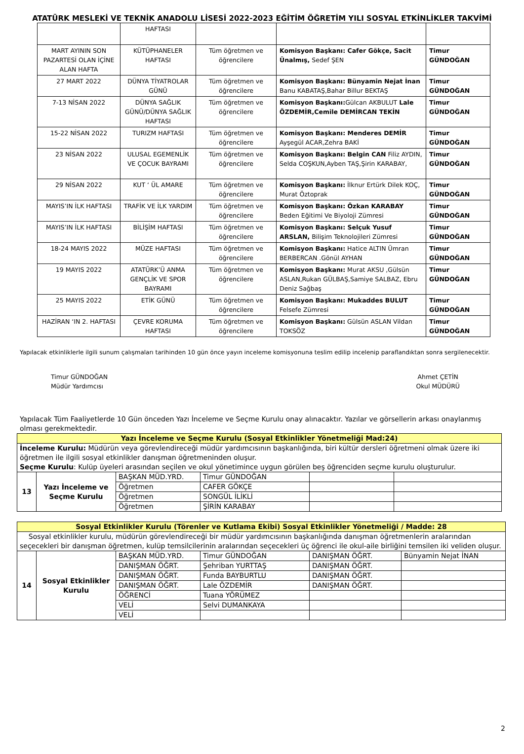ATATÜRK MESLEKİ VE TEKNİK ANADOLU LİSESİ 2022-2023 EĞİTİM ÖĞRETİM YILI SOSYAL ETKİNLİKLER TAKVİMİ
| | HAFTASI | | | |
| MART AYININ SON PAZARTESİ OLAN İÇİNE ALAN HAFTA | KÜTÜPHANELER HAFTASI | Tüm öğretmen ve öğrencilere | Komisyon Başkanı: Cafer Gökçe, Sacit Ünalmış, Sedef ŞEN | Timur GÜNDOĞAN |
| 27 MART 2022 | DÜNYA TİYATROLAR GÜNÜ | Tüm öğretmen ve öğrencilere | Komisyon Başkanı: Bünyamin Nejat İnan Banu KABATAŞ,Bahar Billur BEKTAŞ | Timur GÜNDOĞAN |
| 7-13 NİSAN 2022 | DÜNYA SAĞLIK GÜNÜ/DÜNYA SAĞLIK HAFTASI | Tüm öğretmen ve öğrencilere | Komisyon Başkanı: Gülcan AKBULUT Lale ÖZDEMİR,Cemile DEMİRCAN TEKİN | Timur GÜNDOĞAN |
| 15-22 NİSAN 2022 | TURIZM HAFTASI | Tüm öğretmen ve öğrencilere | Komisyon Başkanı: Menderes DEMİR Ayşegül ACAR,Zehra BAKİ | Timur GÜNDOĞAN |
| 23 NİSAN 2022 | ULUSAL EGEMENLİK VE ÇOCUK BAYRAMI | Tüm öğretmen ve öğrencilere | Komisyon Başkanı: Belgin CAN Filiz AYDIN, Selda COŞKUN,Ayben TAŞ,Şirin KARABAY, | Timur GÜNDOĞAN |
| 29 NİSAN 2022 | KUT ‘ ÜL AMARE | Tüm öğretmen ve öğrencilere | Komisyon Başkanı: İlknur Ertürk Dilek KOÇ, Murat Öztoprak | Timur GÜNDOĞAN |
| MAYIS’IN İLK HAFTASI | TRAFİK VE İLK YARDIM | Tüm öğretmen ve öğrencilere | Komisyon Başkanı: Özkan KARABAY Beden Eğitimi Ve Biyoloji Zümresi | Timur GÜNDOĞAN |
| MAYIS’IN İLK HAFTASI | BİLİŞİM HAFTASI | Tüm öğretmen ve öğrencilere | Komisyon Başkanı: Selçuk Yusuf ARSLAN, Bilişim Teknolojileri Zümresi | Timur GÜNDOĞAN |
| 18-24 MAYIS 2022 | MÜZE HAFTASI | Tüm öğretmen ve öğrencilere | Komisyon Başkanı: Hatice ALTIN Ümran BERBERCAN .Gönül AYHAN | Timur GÜNDOĞAN |
| 19 MAYIS 2022 | ATATÜRK’Ü ANMA GENÇLİK VE SPOR BAYRAMI | Tüm öğretmen ve öğrencilere | Komisyon Başkanı: Murat AKSU ,Gülsün ASLAN,Rukan GÜLBAŞ,Samiye SALBAZ, Ebru Deniz Sağbaş | Timur GÜNDOĞAN |
| 25 MAYIS 2022 | ETİK GÜNÜ | Tüm öğretmen ve öğrencilere | Komisyon Başkanı: Mukaddes BULUT Felsefe Zümresi | Timur GÜNDOĞAN |
| HAZİRAN ‘IN 2. HAFTASI | ÇEVRE KORUMA HAFTASI | Tüm öğretmen ve öğrencilere | Komisyon Başkanı: Gülsün ASLAN Vildan TOKSÖZ | Timur GÜNDOĞAN |
Yapılacak etkinliklerle ilgili sunum çalışmaları tarihinden 10 gün önce yayın inceleme komisyonuna teslim edilip incelenip paraflandıktan sonra sergilenecektir.
Timur GÜNDOĞAN
Müdür Yardımcısı
Ahmet ÇETİN
Okul MÜDÜRÜ
Yapılacak Tüm Faaliyetlerde 10 Gün önceden Yazı İnceleme ve Seçme Kurulu onay alınacaktır. Yazılar ve görsellerin arkası onaylanmış olması gerekmektedir.
| Yazı İnceleme ve Seçme Kurulu (Sosyal Etkinlikler Yönetmeliği Mad:24) | | | | | |
| İnceleme Kurulu: Müdürün veya görevlendireceği müdür yardımcısının başkanlığında, biri kültür dersleri öğretmeni olmak üzere iki öğretmen ile ilgili sosyal etkinlikler danışman öğretmeninden oluşur. Seçme Kurulu : Kulüp üyeleri arasından seçilen ve okul yönetimince uygun görülen beş öğrenciden seçme kurulu oluşturulur. | | | | | |
| 13 | Yazı İnceleme ve Seçme Kurulu | BAŞKAN MÜD.YRD. | Timur GÜNDOĞAN | | |
| | | Öğretmen | CAFER GÖKÇE | | |
| | | Öğretmen | SONGÜL İLİKLİ | | |
| | | Öğretmen | ŞİRİN KARABAY | | |
| Sosyal Etkinlikler Kurulu (Törenler ve Kutlama Ekibi) Sosyal Etkinlikler Yönetmeliği / Madde: 28 | | | | | |
| Sosyal etkinlikler kurulu, müdürün görevlendireceği bir müdür yardımcısının başkanlığında danışman öğretmenlerin aralarından seçecekleri bir danışman öğretmen, kulüp temsilcilerinin aralarından seçecekleri üç öğrenci ile okul-aile birliğini temsilen iki veliden oluşur. | | | | | |
| 14 | Sosyal Etkinlikler Kurulu | BAŞKAN MÜD.YRD. | Timur GÜNDOĞAN | DANIŞMAN ÖĞRT. | Bünyamin Nejat İNAN |
| | | DANIŞMAN ÖĞRT. | Şehriban YURTTAŞ | DANIŞMAN ÖĞRT. | |
| | | DANIŞMAN ÖĞRT. | Funda BAYBURTLU | DANIŞMAN ÖĞRT. | |
| | | DANIŞMAN ÖĞRT. | Lale ÖZDEMİR | DANIŞMAN ÖĞRT. | |
| | | ÖĞRENCİ | Tuana YÖRÜMEZ | | |
| | | VELİ | Selvi DUMANKAYA | | |
| | | VELİ | | | |
2